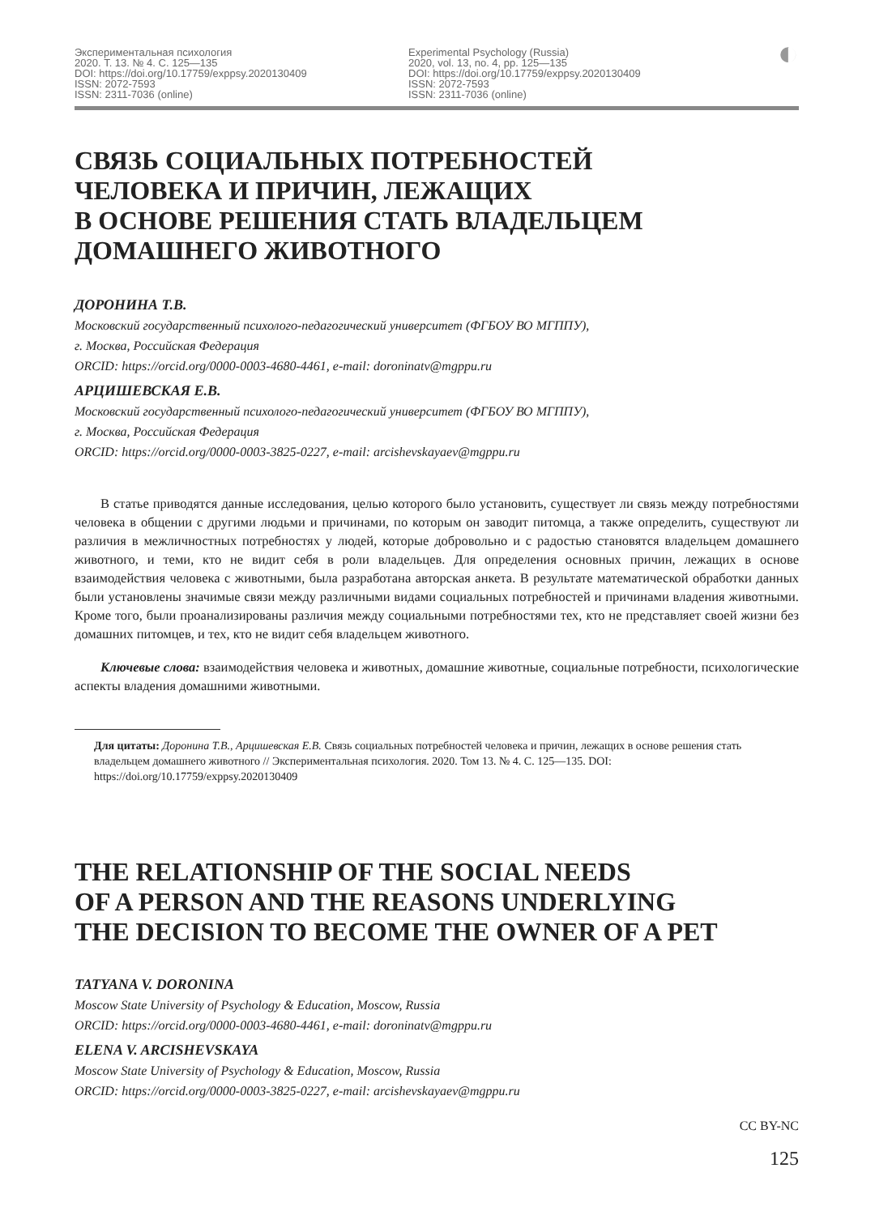Экспериментальная психология
2020. Т. 13. № 4. С. 125—135
DOI: https://doi.org/10.17759/exppsy.2020130409
ISSN: 2072-7593
ISSN: 2311-7036 (online)
Experimental Psychology (Russia)
2020, vol. 13, no. 4, pp. 125—135
DOI: https://doi.org/10.17759/exppsy.2020130409
ISSN: 2072-7593
ISSN: 2311-7036 (online)
◐
СВЯЗЬ СОЦИАЛЬНЫХ ПОТРЕБНОСТЕЙ
ЧЕЛОВЕКА И ПРИЧИН, ЛЕЖАЩИХ
В ОСНОВЕ РЕШЕНИЯ СТАТЬ ВЛАДЕЛЬЦЕМ
ДОМАШНЕГО ЖИВОТНОГО
ДОРОНИНА Т.В.
Московский государственный психолого-педагогический университет (ФГБОУ ВО МГППУ),
г. Москва, Российская Федерация
ORCID: https://orcid.org/0000-0003-4680-4461, e-mail: doroninatv@mgppu.ru
АРЦИШЕВСКАЯ Е.В.
Московский государственный психолого-педагогический университет (ФГБОУ ВО МГППУ),
г. Москва, Российская Федерация
ORCID: https://orcid.org/0000-0003-3825-0227, e-mail: arcishevskayaev@mgppu.ru
В статье приводятся данные исследования, целью которого было установить, существует ли связь между потребностями человека в общении с другими людьми и причинами, по которым он заводит питомца, а также определить, существуют ли различия в межличностных потребностях у людей, которые добровольно и с радостью становятся владельцем домашнего животного, и теми, кто не видит себя в роли владельцев. Для определения основных причин, лежащих в основе взаимодействия человека с животными, была разработана авторская анкета. В результате математической обработки данных были установлены значимые связи между различными видами социальных потребностей и причинами владения животными. Кроме того, были проанализированы различия между социальными потребностями тех, кто не представляет своей жизни без домашних питомцев, и тех, кто не видит себя владельцем животного.
Ключевые слова: взаимодействия человека и животных, домашние животные, социальные потребности, психологические аспекты владения домашними животными.
Для цитаты: Доронина Т.В., Арцишевская Е.В. Связь социальных потребностей человека и причин, лежащих в основе решения стать владельцем домашнего животного // Экспериментальная психология. 2020. Том 13. № 4. С. 125—135. DOI: https://doi.org/10.17759/exppsy.2020130409
THE RELATIONSHIP OF THE SOCIAL NEEDS
OF A PERSON AND THE REASONS UNDERLYING
THE DECISION TO BECOME THE OWNER OF A PET
TATYANA V. DORONINA
Moscow State University of Psychology & Education, Moscow, Russia
ORCID: https://orcid.org/0000-0003-4680-4461, e-mail: doroninatv@mgppu.ru
ELENA V. ARCISHEVSKAYA
Moscow State University of Psychology & Education, Moscow, Russia
ORCID: https://orcid.org/0000-0003-3825-0227, e-mail: arcishevskayaev@mgppu.ru
CC BY-NC
125